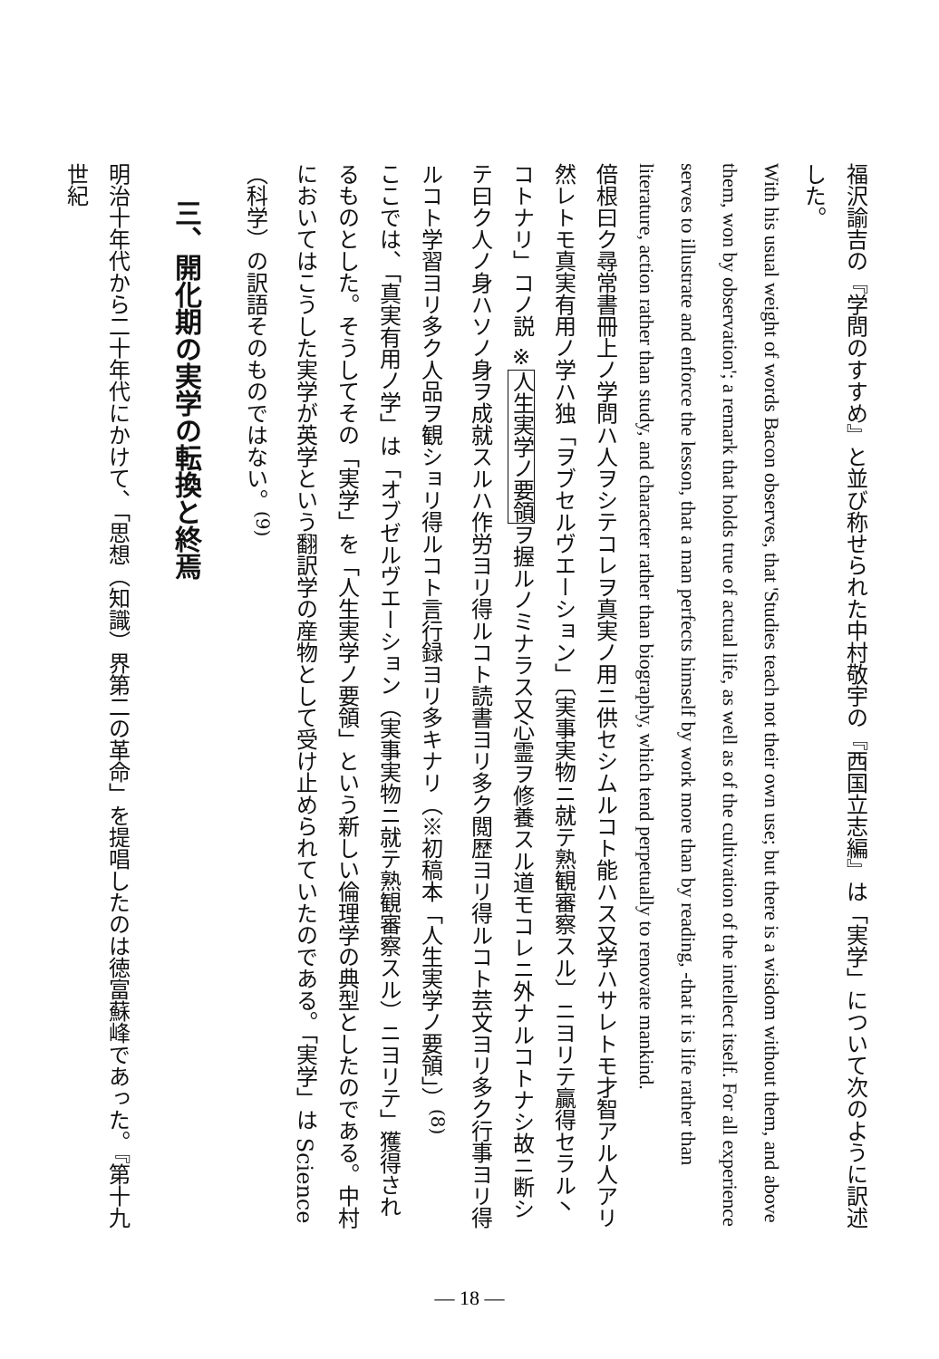福沢諭吉の『学問のすすめ』と並び称せられた中村敬宇の『西国立志編』は「実学」について次のように訳述した。
With his usual weight of words Bacon observes, that 'Studies teach not their own use; but there is a wisdom without them, and above them, won by observation'; a remark that holds true of actual life, as well as of the cultivation of the intellect itself. For all experience serves to illustrate and enforce the lesson, that a man perfects himself by work more than by reading, -that it is life rather than literature, action rather than study, and character rather than biography, which tend perpetually to renovate mankind.
倍根曰ク尋常書冊上ノ学問ハ人ヲシテコレヲ真実ノ用ニ供セシムルコト能ハス又学ハサレトモ才智アル人アリ然レトモ真実有用ノ学ハ独「ヲブセルヴエーション」〔実事実物ニ就テ熟観審察スル〕ニヨリテ贏得セラル丶コトナリ」コノ説 ※人生実学ノ要領ヲ握ルノミナラス又心霊ヲ修養スル道モコレニ外ナルコトナシ故ニ断シテ曰ク人ノ身ハソノ身ヲ成就スルハ作労ヨリ得ルコト読書ヨリ多ク閲歴ヨリ得ルコト芸文ヨリ多ク行事ヨリ得ルコト学習ヨリ多ク人品ヲ観ショリ得ルコト言行録ヨリ多キナリ（※初稿本「人生実学ノ要領」）<sup>(8)</sup>
ここでは、「真実有用ノ学」は「オブゼルヴエーション（実事実物ニ就テ熟観審察スル）ニヨリテ」獲得されるものとした。そうしてその「実学」を「人生実学ノ要領」という新しい倫理学の典型としたのである。中村においてはこうした実学が英学という翻訳学の産物として受け止められていたのである。「実学」は Science（科学）の訳語そのものではない。<sup>(9)</sup>
三、開化期の実学の転換と終焉
明治十年代から二十年代にかけて、「思想（知識）界第二の革命」を提唱したのは徳富蘇峰であった。『第十九世紀
— 18 —